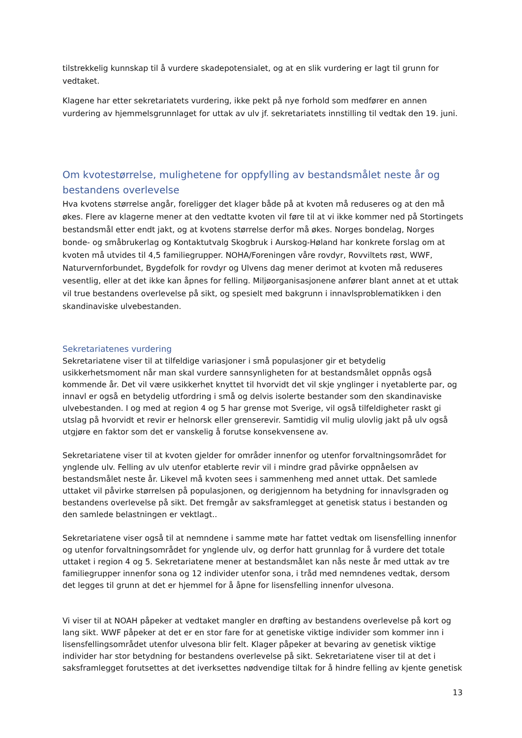tilstrekkelig kunnskap til å vurdere skadepotensialet, og at en slik vurdering er lagt til grunn for vedtaket.
Klagene har etter sekretariatets vurdering, ikke pekt på nye forhold som medfører en annen vurdering av hjemmelsgrunnlaget for uttak av ulv jf. sekretariatets innstilling til vedtak den 19. juni.
Om kvotestørrelse, mulighetene for oppfylling av bestandsmålet neste år og bestandens overlevelse
Hva kvotens størrelse angår, foreligger det klager både på at kvoten må reduseres og at den må økes. Flere av klagerne mener at den vedtatte kvoten vil føre til at vi ikke kommer ned på Stortingets bestandsmål etter endt jakt, og at kvotens størrelse derfor må økes. Norges bondelag, Norges bonde- og småbrukerlag og Kontaktutvalg Skogbruk i Aurskog-Høland har konkrete forslag om at kvoten må utvides til 4,5 familiegrupper. NOHA/Foreningen våre rovdyr, Rovviltets røst, WWF, Naturvernforbundet, Bygdefolk for rovdyr og Ulvens dag mener derimot at kvoten må reduseres vesentlig, eller at det ikke kan åpnes for felling. Miljøorganisasjonene anfører blant annet at et uttak vil true bestandens overlevelse på sikt, og spesielt med bakgrunn i innavlsproblematikken i den skandinaviske ulvebestanden.
Sekretariatenes vurdering
Sekretariatene viser til at tilfeldige variasjoner i små populasjoner gir et betydelig usikkerhetsmoment når man skal vurdere sannsynligheten for at bestandsmålet oppnås også kommende år. Det vil være usikkerhet knyttet til hvorvidt det vil skje ynglinger i nyetablerte par, og innavl er også en betydelig utfordring i små og delvis isolerte bestander som den skandinaviske ulvebestanden. I og med at region 4 og 5 har grense mot Sverige, vil også tilfeldigheter raskt gi utslag på hvorvidt et revir er helnorsk eller grenserevir. Samtidig vil mulig ulovlig jakt på ulv også utgjøre en faktor som det er vanskelig å forutse konsekvensene av.
Sekretariatene viser til at kvoten gjelder for områder innenfor og utenfor forvaltningsområdet for ynglende ulv. Felling av ulv utenfor etablerte revir vil i mindre grad påvirke oppnåelsen av bestandsmålet neste år. Likevel må kvoten sees i sammenheng med annet uttak. Det samlede uttaket vil påvirke størrelsen på populasjonen, og derigjennom ha betydning for innavlsgraden og bestandens overlevelse på sikt. Det fremgår av saksframlegget at genetisk status i bestanden og den samlede belastningen er vektlagt..
Sekretariatene viser også til at nemndene i samme møte har fattet vedtak om lisensfelling innenfor og utenfor forvaltningsområdet for ynglende ulv, og derfor hatt grunnlag for å vurdere det totale uttaket i region 4 og 5. Sekretariatene mener at bestandsmålet kan nås neste år med uttak av tre familiegrupper innenfor sona og 12 individer utenfor sona, i tråd med nemndenes vedtak, dersom det legges til grunn at det er hjemmel for å åpne for lisensfelling innenfor ulvesona.
Vi viser til at NOAH påpeker at vedtaket mangler en drøfting av bestandens overlevelse på kort og lang sikt. WWF påpeker at det er en stor fare for at genetiske viktige individer som kommer inn i lisensfellingsområdet utenfor ulvesona blir felt. Klager påpeker at bevaring av genetisk viktige individer har stor betydning for bestandens overlevelse på sikt. Sekretariatene viser til at det i saksframlegget forutsettes at det iverksettes nødvendige tiltak for å hindre felling av kjente genetisk
13